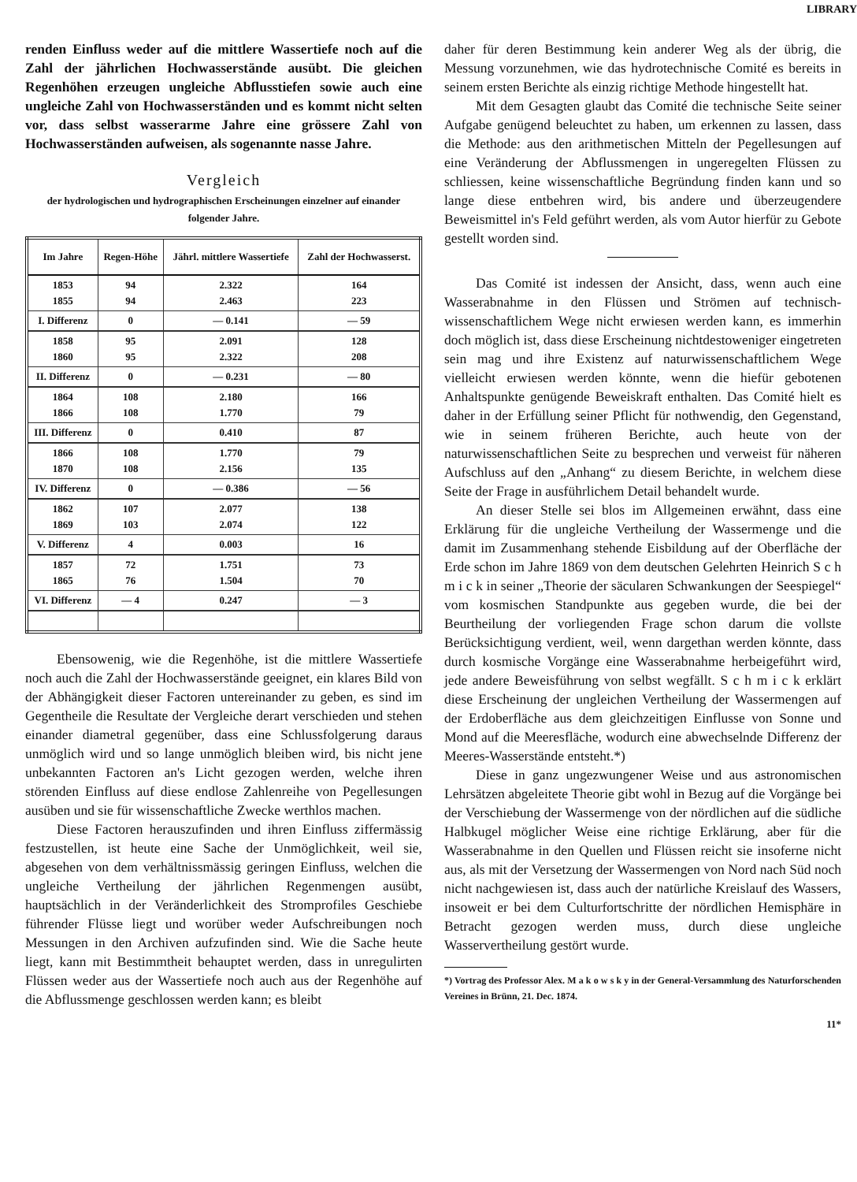LIBRARY
renden Einfluss weder auf die mittlere Wassertiefe noch auf die Zahl der jährlichen Hochwasserstände ausübt. Die gleichen Regenhöhen erzeugen ungleiche Abflusstiefen sowie auch eine ungleiche Zahl von Hochwasserständen und es kommt nicht selten vor, dass selbst wasserarme Jahre eine grössere Zahl von Hochwasserständen aufweisen, als sogenannte nasse Jahre.
Vergleich
der hydrologischen und hydrographischen Erscheinungen einzelner auf einander folgender Jahre.
| Im Jahre | Regen-Höhe | Jährl. mittlere Wassertiefe | Zahl der Hochwasserst. |
| --- | --- | --- | --- |
| 1853 1855 | 94 94 | 2.322 2.463 | 164 223 |
| I. Differenz | 0 | — 0.141 | — 59 |
| 1858 1860 | 95 95 | 2.091 2.322 | 128 208 |
| II. Differenz | 0 | — 0.231 | — 80 |
| 1864 1866 | 108 108 | 2.180 1.770 | 166 79 |
| III. Differenz | 0 | 0.410 | 87 |
| 1866 1870 | 108 108 | 1.770 2.156 | 79 135 |
| IV. Differenz | 0 | — 0.386 | — 56 |
| 1862 1869 | 107 103 | 2.077 2.074 | 138 122 |
| V. Differenz | 4 | 0.003 | 16 |
| 1857 1865 | 72 76 | 1.751 1.504 | 73 70 |
| VI. Differenz | — 4 | 0.247 | — 3 |
Ebensowenig, wie die Regenhöhe, ist die mittlere Wassertiefe noch auch die Zahl der Hochwasserstände geeignet, ein klares Bild von der Abhängigkeit dieser Factoren untereinander zu geben, es sind im Gegentheile die Resultate der Vergleiche derart verschieden und stehen einander diametral gegenüber, dass eine Schlussfolgerung daraus unmöglich wird und so lange unmöglich bleiben wird, bis nicht jene unbekannten Factoren an's Licht gezogen werden, welche ihren störenden Einfluss auf diese endlose Zahlenreihe von Pegellesungen ausüben und sie für wissenschaftliche Zwecke werthlos machen.
Diese Factoren herauszufinden und ihren Einfluss ziffermässig festzustellen, ist heute eine Sache der Unmöglichkeit, weil sie, abgesehen von dem verhältnissmässig geringen Einfluss, welchen die ungleiche Vertheilung der jährlichen Regenmengen ausübt, hauptsächlich in der Veränderlichkeit des Stromprofiles Geschiebe führender Flüsse liegt und worüber weder Aufschreibungen noch Messungen in den Archiven aufzufinden sind. Wie die Sache heute liegt, kann mit Bestimmtheit behauptet werden, dass in unregulirten Flüssen weder aus der Wassertiefe noch auch aus der Regenhöhe auf die Abflussmenge geschlossen werden kann; es bleibt
daher für deren Bestimmung kein anderer Weg als der übrig, die Messung vorzunehmen, wie das hydrotechnische Comité es bereits in seinem ersten Berichte als einzig richtige Methode hingestellt hat.
Mit dem Gesagten glaubt das Comité die technische Seite seiner Aufgabe genügend beleuchtet zu haben, um erkennen zu lassen, dass die Methode: aus den arithmetischen Mitteln der Pegellesungen auf eine Veränderung der Abflussmengen in ungeregelten Flüssen zu schliessen, keine wissenschaftliche Begründung finden kann und so lange diese entbehren wird, bis andere und überzeugendere Beweismittel in's Feld geführt werden, als vom Autor hierfür zu Gebote gestellt worden sind.
Das Comité ist indessen der Ansicht, dass, wenn auch eine Wasserabnahme in den Flüssen und Strömen auf technisch-wissenschaftlichem Wege nicht erwiesen werden kann, es immerhin doch möglich ist, dass diese Erscheinung nichtdestoweniger eingetreten sein mag und ihre Existenz auf naturwissenschaftlichem Wege vielleicht erwiesen werden könnte, wenn die hiefür gebotenen Anhaltspunkte genügende Beweiskraft enthalten. Das Comité hielt es daher in der Erfüllung seiner Pflicht für nothwendig, den Gegenstand, wie in seinem früheren Berichte, auch heute von der naturwissenschaftlichen Seite zu besprechen und verweist für näheren Aufschluss auf den „Anhang“ zu diesem Berichte, in welchem diese Seite der Frage in ausführlichem Detail behandelt wurde.
An dieser Stelle sei blos im Allgemeinen erwähnt, dass eine Erklärung für die ungleiche Vertheilung der Wassermenge und die damit im Zusammenhang stehende Eisbildung auf der Oberfläche der Erde schon im Jahre 1869 von dem deutschen Gelehrten Heinrich S c h m i c k in seiner „Theorie der säcularen Schwankungen der Seespiegel“ vom kosmischen Standpunkte aus gegeben wurde, die bei der Beurtheilung der vorliegenden Frage schon darum die vollste Berücksichtigung verdient, weil, wenn dargethan werden könnte, dass durch kosmische Vorgänge eine Wasserabnahme herbeigeführt wird, jede andere Beweisführung von selbst wegfällt. S c h m i c k erklärt diese Erscheinung der ungleichen Vertheilung der Wassermengen auf der Erdoberfläche aus dem gleichzeitigen Einflusse von Sonne und Mond auf die Meeresfläche, wodurch eine abwechselnde Differenz der Meeres-Wasserstände entsteht.*)
Diese in ganz ungezwungener Weise und aus astronomischen Lehrsätzen abgeleitete Theorie gibt wohl in Bezug auf die Vorgänge bei der Verschiebung der Wassermenge von der nördlichen auf die südliche Halbkugel möglicher Weise eine richtige Erklärung, aber für die Wasserabnahme in den Quellen und Flüssen reicht sie insoferne nicht aus, als mit der Versetzung der Wassermengen von Nord nach Süd noch nicht nachgewiesen ist, dass auch der natürliche Kreislauf des Wassers, insoweit er bei dem Culturfortschritte der nördlichen Hemisphäre in Betracht gezogen werden muss, durch diese ungleiche Wasservertheilung gestört wurde.
*) Vortrag des Professor Alex. M a k o w s k y in der General-Versammlung des Naturforschenden Vereines in Brünn, 21. Dec. 1874.
11*